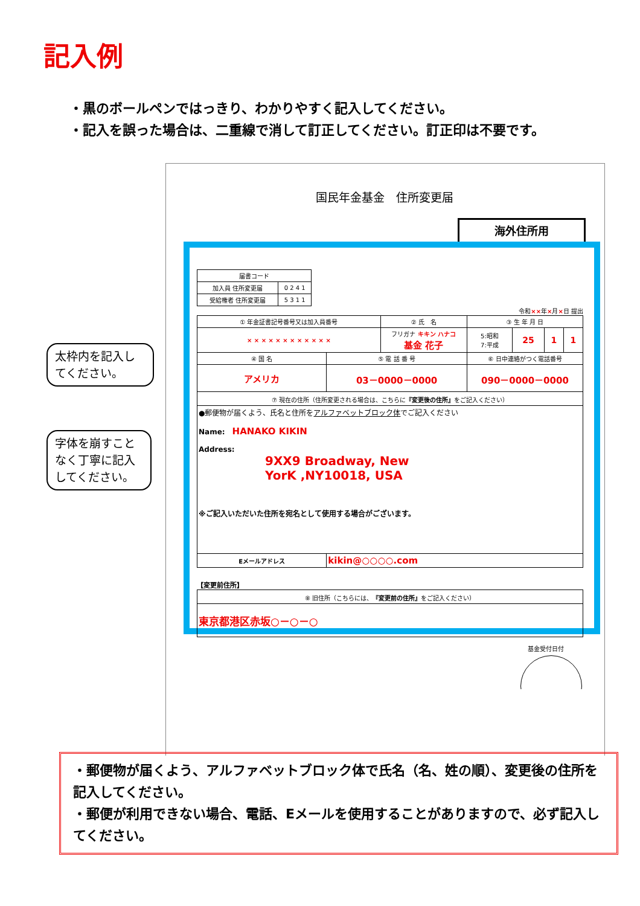記入例
・黒のボールペンではっきり、わかりやすく記入してください。
・記入を誤った場合は、二重線で消して訂正してください。訂正印は不要です。
国民年金基金　住所変更届
海外住所用
| 届書コード | |
| 加入員 住所変更届 | 0 2 4 1 |
| 受給権者 住所変更届 | 5 3 1 1 |
令和××年×月×日 提出
| ① 年金証書記号番号又は加入員番号 | | ② 氏 名 | | ③ 生 年 月 日 | | | |
| × × × × × × × × × × × × | | フリガナ キキン ハナコ 基金 花子 | | 5:昭和 7:平成 | 25 | 1 | 1 |
| ④ 国 名 | ⑤ 電 話 番 号 | | ⑥ 日中連絡がつく電話番号 | | | | |
| アメリカ | 03－0000－0000 | | 090－0000－0000 | | | | |
| ⑦ 現在の住所（住所変更される場合は、こちらに 『変更後の住所』 をご記入ください） | | | | | | | |
| ●郵便物が届くよう、氏名と住所を アルファベットブロック体 でご記入ください Name: HANAKO KIKIN Address: 9XX9 Broadway, New YorK ,NY10018, USA ※ご記入いただいた住所を宛名として使用する場合がございます。 | | | | | | | |
| Eメールアドレス | kikin@○○○○.com | | | | | | |
【変更前住所】
| ⑧ 旧住所（こちらには、 『変更前の住所』 をご記入ください） |
| 東京都港区赤坂○－○－○ |
基金受付日付
太枠内を記入してください。
字体を崩すことなく丁寧に記入してください。
・郵便物が届くよう、アルファベットブロック体で氏名（名、姓の順）、変更後の住所を記入してください。
・郵便が利用できない場合、電話、Eメールを使用することがありますので、必ず記入してください。